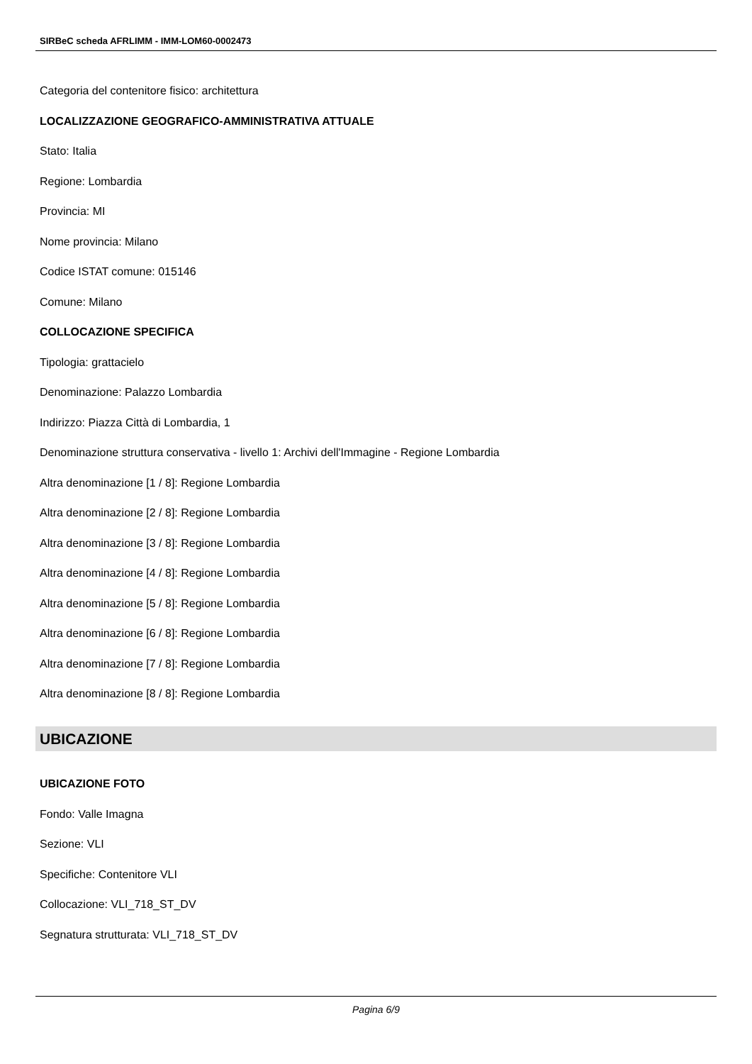SIRBeC scheda AFRLIMM - IMM-LOM60-0002473
Categoria del contenitore fisico: architettura
LOCALIZZAZIONE GEOGRAFICO-AMMINISTRATIVA ATTUALE
Stato: Italia
Regione: Lombardia
Provincia: MI
Nome provincia: Milano
Codice ISTAT comune: 015146
Comune: Milano
COLLOCAZIONE SPECIFICA
Tipologia: grattacielo
Denominazione: Palazzo Lombardia
Indirizzo: Piazza Città di Lombardia, 1
Denominazione struttura conservativa - livello 1: Archivi dell'Immagine - Regione Lombardia
Altra denominazione [1 / 8]: Regione Lombardia
Altra denominazione [2 / 8]: Regione Lombardia
Altra denominazione [3 / 8]: Regione Lombardia
Altra denominazione [4 / 8]: Regione Lombardia
Altra denominazione [5 / 8]: Regione Lombardia
Altra denominazione [6 / 8]: Regione Lombardia
Altra denominazione [7 / 8]: Regione Lombardia
Altra denominazione [8 / 8]: Regione Lombardia
UBICAZIONE
UBICAZIONE FOTO
Fondo: Valle Imagna
Sezione: VLI
Specifiche: Contenitore VLI
Collocazione: VLI_718_ST_DV
Segnatura strutturata: VLI_718_ST_DV
Pagina 6/9